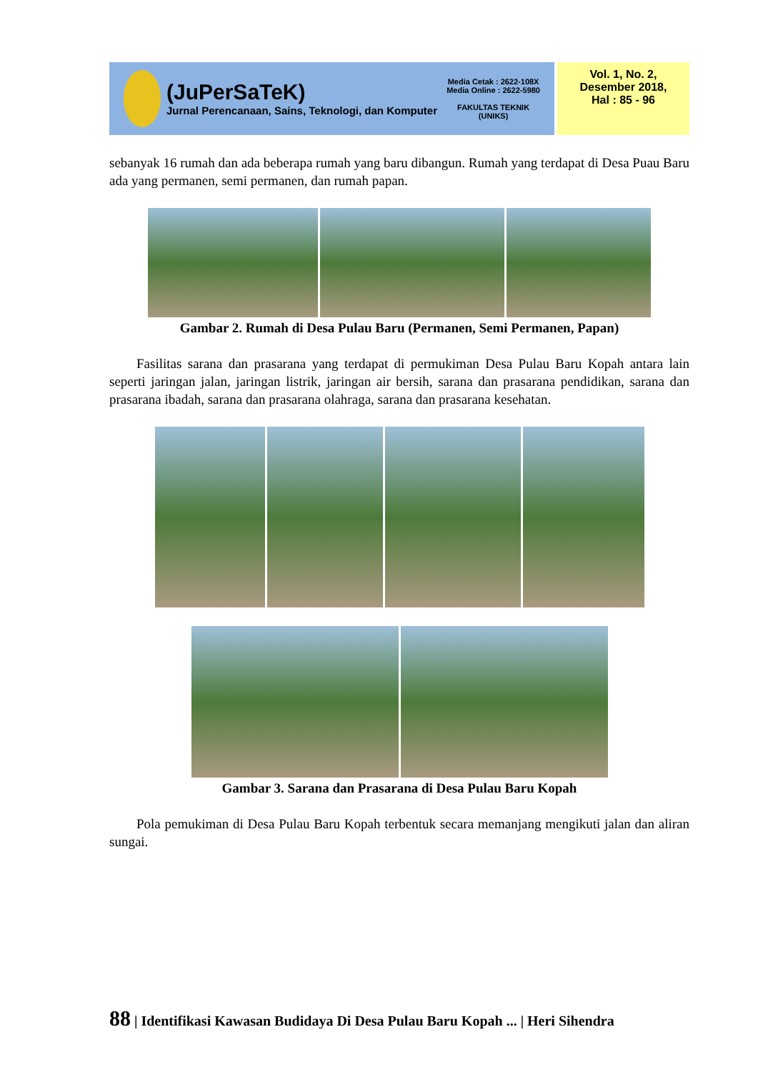(JuPerSaTeK)
Jurnal Perencanaan, Sains, Teknologi, dan Komputer
Media Cetak : 2622-108X
Media Online : 2622-5980
FAKULTAS TEKNIK
(UNIKS)
Vol. 1, No. 2,
Desember 2018,
Hal : 85 - 96
sebanyak 16 rumah dan ada beberapa rumah yang baru dibangun. Rumah yang terdapat di Desa Puau Baru ada yang permanen, semi permanen, dan rumah papan.
Gambar 2. Rumah di Desa Pulau Baru (Permanen, Semi Permanen, Papan)
Fasilitas sarana dan prasarana yang terdapat di permukiman Desa Pulau Baru Kopah antara lain seperti jaringan jalan, jaringan listrik, jaringan air bersih, sarana dan prasarana pendidikan, sarana dan prasarana ibadah, sarana dan prasarana olahraga, sarana dan prasarana kesehatan.
Gambar 3. Sarana dan Prasarana di Desa Pulau Baru Kopah
Pola pemukiman di Desa Pulau Baru Kopah terbentuk secara memanjang mengikuti jalan dan aliran sungai.
88 | Identifikasi Kawasan Budidaya Di Desa Pulau Baru Kopah ... | Heri Sihendra